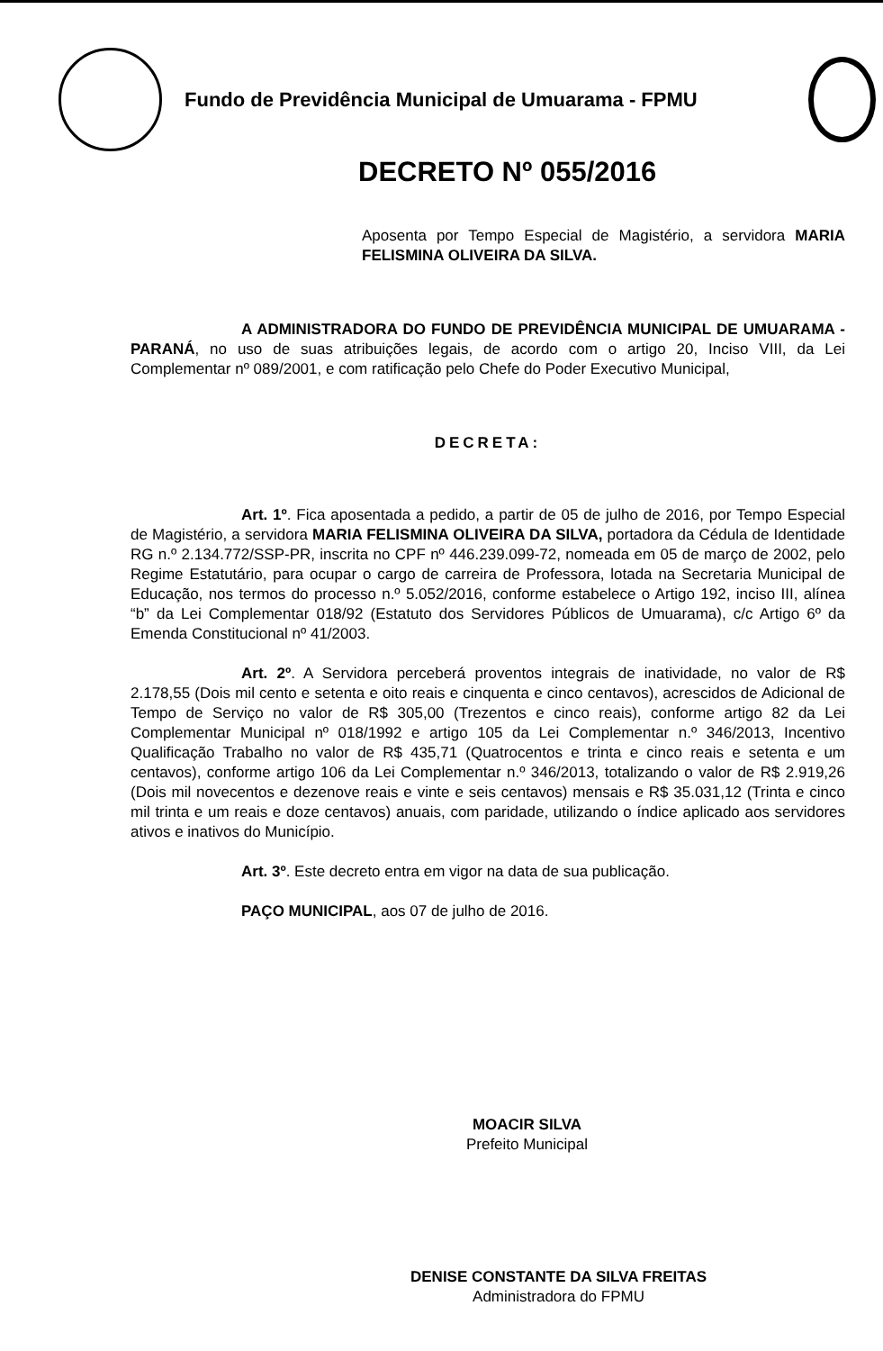Fundo de Previdência Municipal de Umuarama - FPMU
DECRETO Nº 055/2016
Aposenta por Tempo Especial de Magistério, a servidora MARIA FELISMINA OLIVEIRA DA SILVA.
A ADMINISTRADORA DO FUNDO DE PREVIDÊNCIA MUNICIPAL DE UMUARAMA - PARANÁ, no uso de suas atribuições legais, de acordo com o artigo 20, Inciso VIII, da Lei Complementar nº 089/2001, e com ratificação pelo Chefe do Poder Executivo Municipal,
DECRETA:
Art. 1º. Fica aposentada a pedido, a partir de 05 de julho de 2016, por Tempo Especial de Magistério, a servidora MARIA FELISMINA OLIVEIRA DA SILVA, portadora da Cédula de Identidade RG n.º 2.134.772/SSP-PR, inscrita no CPF nº 446.239.099-72, nomeada em 05 de março de 2002, pelo Regime Estatutário, para ocupar o cargo de carreira de Professora, lotada na Secretaria Municipal de Educação, nos termos do processo n.º 5.052/2016, conforme estabelece o Artigo 192, inciso III, alínea “b” da Lei Complementar 018/92 (Estatuto dos Servidores Públicos de Umuarama), c/c Artigo 6º da Emenda Constitucional nº 41/2003.
Art. 2º. A Servidora perceberá proventos integrais de inatividade, no valor de R$ 2.178,55 (Dois mil cento e setenta e oito reais e cinquenta e cinco centavos), acrescidos de Adicional de Tempo de Serviço no valor de R$ 305,00 (Trezentos e cinco reais), conforme artigo 82 da Lei Complementar Municipal nº 018/1992 e artigo 105 da Lei Complementar n.º 346/2013, Incentivo Qualificação Trabalho no valor de R$ 435,71 (Quatrocentos e trinta e cinco reais e setenta e um centavos), conforme artigo 106 da Lei Complementar n.º 346/2013, totalizando o valor de R$ 2.919,26 (Dois mil novecentos e dezenove reais e vinte e seis centavos) mensais e R$ 35.031,12 (Trinta e cinco mil trinta e um reais e doze centavos) anuais, com paridade, utilizando o índice aplicado aos servidores ativos e inativos do Município.
Art. 3º. Este decreto entra em vigor na data de sua publicação.
PAÇO MUNICIPAL, aos 07 de julho de 2016.
MOACIR SILVA
Prefeito Municipal
DENISE CONSTANTE DA SILVA FREITAS
Administradora do FPMU